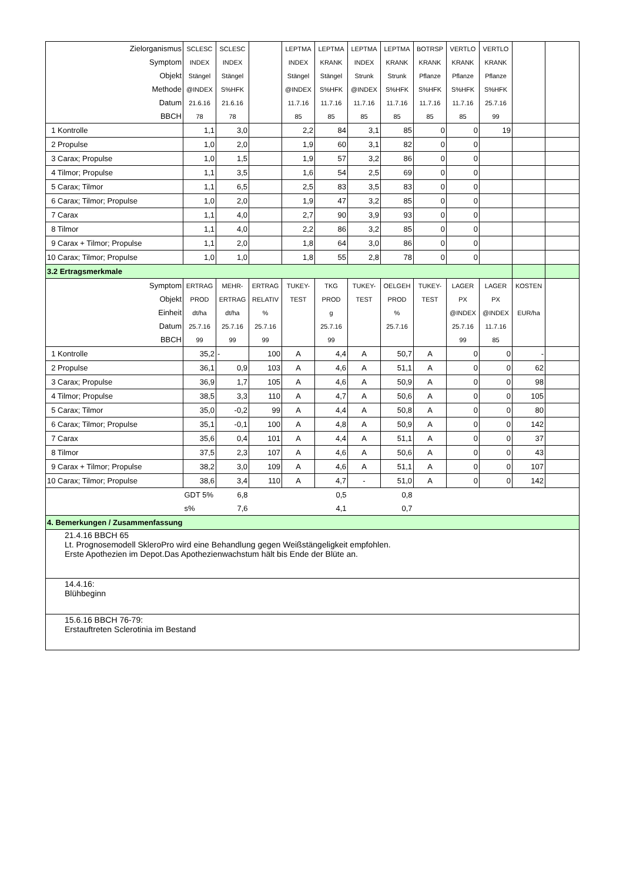| Zielorganismus | SCLESC | SCLESC | | LEPTMA | LEPTMA | LEPTMA | LEPTMA | BOTRSP | VERTLO | VERTLO | | |
| Symptom | INDEX | INDEX | | INDEX | KRANK | INDEX | KRANK | KRANK | KRANK | KRANK | | |
| Objekt | Stängel | Stängel | | Stängel | Stängel | Strunk | Strunk | Pflanze | Pflanze | Pflanze | | |
| Methode | @INDEX | S%HFK | | @INDEX | S%HFK | @INDEX | S%HFK | S%HFK | S%HFK | S%HFK | | |
| Datum | 21.6.16 | 21.6.16 | | 11.7.16 | 11.7.16 | 11.7.16 | 11.7.16 | 11.7.16 | 11.7.16 | 25.7.16 | | |
| BBCH | 78 | 78 | | 85 | 85 | 85 | 85 | 85 | 85 | 99 | | |
| 1 Kontrolle | 1,1 | 3,0 | | 2,2 | 84 | 3,1 | 85 | 0 | 0 | 19 | | |
| 2 Propulse | 1,0 | 2,0 | | 1,9 | 60 | 3,1 | 82 | 0 | 0 | | | |
| 3 Carax; Propulse | 1,0 | 1,5 | | 1,9 | 57 | 3,2 | 86 | 0 | 0 | | | |
| 4 Tilmor; Propulse | 1,1 | 3,5 | | 1,6 | 54 | 2,5 | 69 | 0 | 0 | | | |
| 5 Carax; Tilmor | 1,1 | 6,5 | | 2,5 | 83 | 3,5 | 83 | 0 | 0 | | | |
| 6 Carax; Tilmor; Propulse | 1,0 | 2,0 | | 1,9 | 47 | 3,2 | 85 | 0 | 0 | | | |
| 7 Carax | 1,1 | 4,0 | | 2,7 | 90 | 3,9 | 93 | 0 | 0 | | | |
| 8 Tilmor | 1,1 | 4,0 | | 2,2 | 86 | 3,2 | 85 | 0 | 0 | | | |
| 9 Carax + Tilmor; Propulse | 1,1 | 2,0 | | 1,8 | 64 | 3,0 | 86 | 0 | 0 | | | |
| 10 Carax; Tilmor; Propulse | 1,0 | 1,0 | | 1,8 | 55 | 2,8 | 78 | 0 | 0 | | | |
| 3.2 Ertragsmerkmale | | | | | | | | | | | | |
| Symptom | ERTRAG | MEHR- | ERTRAG | TUKEY- | TKG | TUKEY- | OELGEH | TUKEY- | LAGER | LAGER | KOSTEN | |
| Objekt | PROD | ERTRAG | RELATIV | TEST | PROD | TEST | PROD | TEST | PX | PX | | |
| Einheit | dt/ha | dt/ha | % | | g | | % | | @INDEX | @INDEX | EUR/ha | |
| Datum | 25.7.16 | 25.7.16 | 25.7.16 | | 25.7.16 | | 25.7.16 | | 25.7.16 | 11.7.16 | | |
| BBCH | 99 | 99 | 99 | | 99 | | | | 99 | 85 | | |
| 1 Kontrolle | 35,2 | - | 100 | A | 4,4 | A | 50,7 | A | 0 | 0 | - | |
| 2 Propulse | 36,1 | 0,9 | 103 | A | 4,6 | A | 51,1 | A | 0 | 0 | 62 | |
| 3 Carax; Propulse | 36,9 | 1,7 | 105 | A | 4,6 | A | 50,9 | A | 0 | 0 | 98 | |
| 4 Tilmor; Propulse | 38,5 | 3,3 | 110 | A | 4,7 | A | 50,6 | A | 0 | 0 | 105 | |
| 5 Carax; Tilmor | 35,0 | -0,2 | 99 | A | 4,4 | A | 50,8 | A | 0 | 0 | 80 | |
| 6 Carax; Tilmor; Propulse | 35,1 | -0,1 | 100 | A | 4,8 | A | 50,9 | A | 0 | 0 | 142 | |
| 7 Carax | 35,6 | 0,4 | 101 | A | 4,4 | A | 51,1 | A | 0 | 0 | 37 | |
| 8 Tilmor | 37,5 | 2,3 | 107 | A | 4,6 | A | 50,6 | A | 0 | 0 | 43 | |
| 9 Carax + Tilmor; Propulse | 38,2 | 3,0 | 109 | A | 4,6 | A | 51,1 | A | 0 | 0 | 107 | |
| 10 Carax; Tilmor; Propulse | 38,6 | 3,4 | 110 | A | 4,7 | - | 51,0 | A | 0 | 0 | 142 | |
| | GDT 5% | 6,8 | | | 0,5 | | 0,8 | | | | | |
| | s% | 7,6 | | | 4,1 | | 0,7 | | | | | |
| 4. Bemerkungen / Zusammenfassung | | | | | | | | | | | | |
| 21.4.16 BBCH 65 Lt. Prognosemodell SkleroPro wird eine Behandlung gegen Weißstängeligkeit empfohlen. Erste Apothezien im Depot.Das Apothezienwachstum hält bis Ende der Blüte an. | | | | | | | | | | | | |
| 14.4.16: Blühbeginn | | | | | | | | | | | | |
| 15.6.16 BBCH 76-79: Erstauftreten Sclerotinia im Bestand | | | | | | | | | | | | |